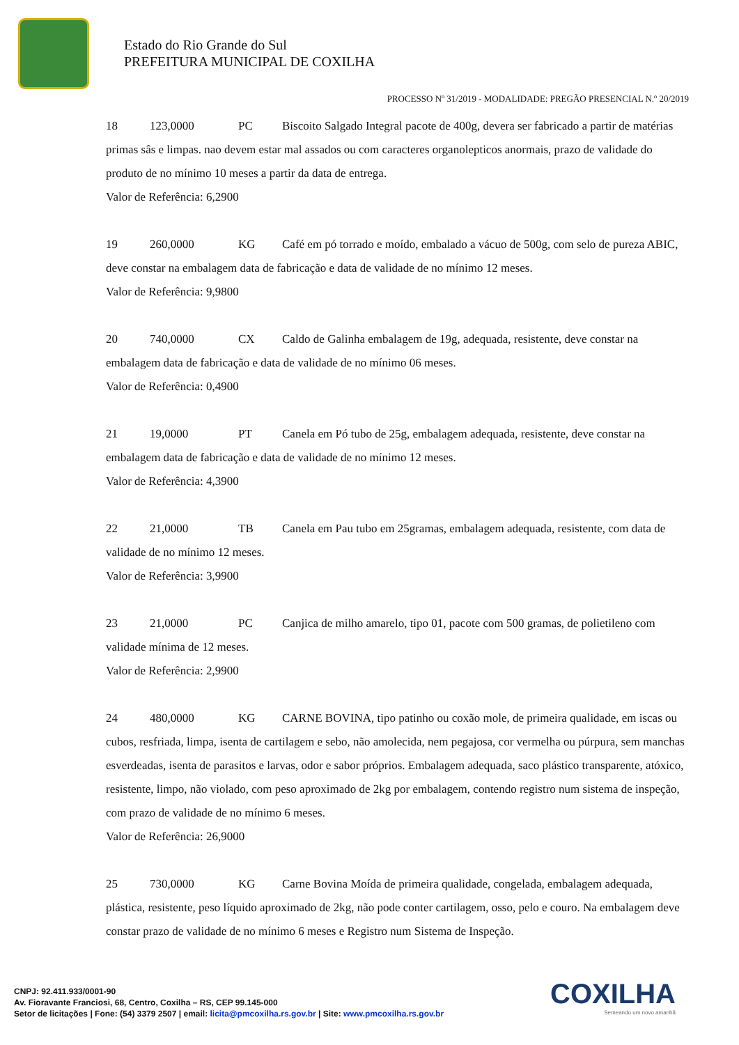Estado do Rio Grande do Sul
PREFEITURA MUNICIPAL DE COXILHA
PROCESSO Nº 31/2019 - MODALIDADE: PREGÃO PRESENCIAL N.º 20/2019
18 123,0000 PC Biscoito Salgado Integral pacote de 400g, devera ser fabricado a partir de matérias primas sâs e limpas. nao devem estar mal assados ou com caracteres organolepticos anormais, prazo de validade do produto de no mínimo 10 meses a partir da data de entrega.
Valor de Referência: 6,2900
19 260,0000 KG Café em pó torrado e moído, embalado a vácuo de 500g, com selo de pureza ABIC, deve constar na embalagem data de fabricação e data de validade de no mínimo 12 meses.
Valor de Referência: 9,9800
20 740,0000 CX Caldo de Galinha embalagem de 19g, adequada, resistente, deve constar na embalagem data de fabricação e data de validade de no mínimo 06 meses.
Valor de Referência: 0,4900
21 19,0000 PT Canela em Pó tubo de 25g, embalagem adequada, resistente, deve constar na embalagem data de fabricação e data de validade de no mínimo 12 meses.
Valor de Referência: 4,3900
22 21,0000 TB Canela em Pau tubo em 25gramas, embalagem adequada, resistente, com data de validade de no mínimo 12 meses.
Valor de Referência: 3,9900
23 21,0000 PC Canjica de milho amarelo, tipo 01, pacote com 500 gramas, de polietileno com validade mínima de 12 meses.
Valor de Referência: 2,9900
24 480,0000 KG CARNE BOVINA, tipo patinho ou coxão mole, de primeira qualidade, em iscas ou cubos, resfriada, limpa, isenta de cartilagem e sebo, não amolecida, nem pegajosa, cor vermelha ou púrpura, sem manchas esverdeadas, isenta de parasitos e larvas, odor e sabor próprios. Embalagem adequada, saco plástico transparente, atóxico, resistente, limpo, não violado, com peso aproximado de 2kg por embalagem, contendo registro num sistema de inspeção, com prazo de validade de no mínimo 6 meses.
Valor de Referência: 26,9000
25 730,0000 KG Carne Bovina Moída de primeira qualidade, congelada, embalagem adequada, plástica, resistente, peso líquido aproximado de 2kg, não pode conter cartilagem, osso, pelo e couro. Na embalagem deve constar prazo de validade de no mínimo 6 meses e Registro num Sistema de Inspeção.
CNPJ: 92.411.933/0001-90
Av. Fioravante Franciosi, 68, Centro, Coxilha – RS, CEP 99.145-000
Setor de licitações | Fone: (54) 3379 2507 | email: licita@pmcoxilha.rs.gov.br | Site: www.pmcoxilha.rs.gov.br
COXILHA
Semeando um novo amanhã